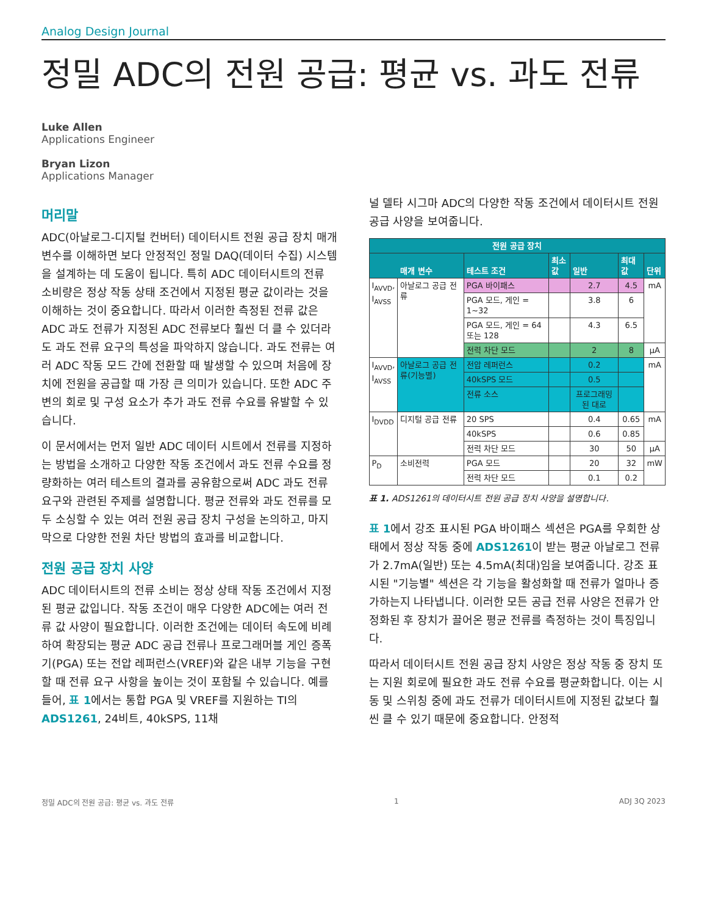Analog Design Journal
정밀 ADC의 전원 공급: 평균 vs. 과도 전류
Luke Allen
Applications Engineer
Bryan Lizon
Applications Manager
머리말
ADC(아날로그-디지털 컨버터) 데이터시트 전원 공급 장치 매개 변수를 이해하면 보다 안정적인 정밀 DAQ(데이터 수집) 시스템을 설계하는 데 도움이 됩니다. 특히 ADC 데이터시트의 전류 소비량은 정상 작동 상태 조건에서 지정된 평균 값이라는 것을 이해하는 것이 중요합니다. 따라서 이러한 측정된 전류 값은 ADC 과도 전류가 지정된 ADC 전류보다 훨씬 더 클 수 있더라도 과도 전류 요구의 특성을 파악하지 않습니다. 과도 전류는 여러 ADC 작동 모드 간에 전환할 때 발생할 수 있으며 처음에 장치에 전원을 공급할 때 가장 큰 의미가 있습니다. 또한 ADC 주변의 회로 및 구성 요소가 추가 과도 전류 수요를 유발할 수 있습니다.
이 문서에서는 먼저 일반 ADC 데이터 시트에서 전류를 지정하는 방법을 소개하고 다양한 작동 조건에서 과도 전류 수요를 정량화하는 여러 테스트의 결과를 공유함으로써 ADC 과도 전류 요구와 관련된 주제를 설명합니다. 평균 전류와 과도 전류를 모두 소싱할 수 있는 여러 전원 공급 장치 구성을 논의하고, 마지막으로 다양한 전원 차단 방법의 효과를 비교합니다.
전원 공급 장치 사양
ADC 데이터시트의 전류 소비는 정상 상태 작동 조건에서 지정된 평균 값입니다. 작동 조건이 매우 다양한 ADC에는 여러 전류 값 사양이 필요합니다. 이러한 조건에는 데이터 속도에 비례하여 확장되는 평균 ADC 공급 전류나 프로그래머블 게인 증폭기(PGA) 또는 전압 레퍼런스(VREF)와 같은 내부 기능을 구현할 때 전류 요구 사항을 높이는 것이 포함될 수 있습니다. 예를 들어, 표 1에서는 통합 PGA 및 VREF를 지원하는 TI의 ADS1261, 24비트, 40kSPS, 11채
널 델타 시그마 ADC의 다양한 작동 조건에서 데이터시트 전원 공급 사양을 보여줍니다.
| 전원 공급 장치 | | | | | | |
| --- | --- | --- | --- | --- | --- | --- |
| 매개 변수 | | 테스트 조건 | 최소값 | 일반 | 최대값 | 단위 |
| I<sub>AVVD</sub>, I<sub>AVSS</sub> | 아날로그 공급 전류 | PGA 바이패스 | | 2.7 | 4.5 | mA |
| | | PGA 모드, 게인 = 1~32 | | 3.8 | 6 | |
| | | PGA 모드, 게인 = 64 또는 128 | | 4.3 | 6.5 | |
| | | 전력 차단 모드 | | 2 | 8 | µA |
| I<sub>AVVD</sub>, I<sub>AVSS</sub> | 아날로그 공급 전류(기능별) | 전압 레퍼런스 | | 0.2 | | mA |
| | | 40kSPS 모드 | | 0.5 | | |
| | | 전류 소스 | | 프로그래밍된 대로 | | |
| I<sub>DVDD</sub> | 디지털 공급 전류 | 20 SPS | | 0.4 | 0.65 | mA |
| | | 40kSPS | | 0.6 | 0.85 | |
| | | 전력 차단 모드 | | 30 | 50 | µA |
| P<sub>D</sub> | 소비전력 | PGA 모드 | | 20 | 32 | mW |
| | | 전력 차단 모드 | | 0.1 | 0.2 | |
표 1. ADS1261의 데이터시트 전원 공급 장치 사양을 설명합니다.
표 1에서 강조 표시된 PGA 바이패스 섹션은 PGA를 우회한 상태에서 정상 작동 중에 ADS1261이 받는 평균 아날로그 전류가 2.7mA(일반) 또는 4.5mA(최대)임을 보여줍니다. 강조 표시된 "기능별" 섹션은 각 기능을 활성화할 때 전류가 얼마나 증가하는지 나타냅니다. 이러한 모든 공급 전류 사양은 전류가 안정화된 후 장치가 끌어온 평균 전류를 측정하는 것이 특징입니다.
따라서 데이터시트 전원 공급 장치 사양은 정상 작동 중 장치 또는 지원 회로에 필요한 과도 전류 수요를 평균화합니다. 이는 시동 및 스위칭 중에 과도 전류가 데이터시트에 지정된 값보다 훨씬 클 수 있기 때문에 중요합니다. 안정적
정밀 ADC의 전원 공급: 평균 vs. 과도 전류 1 ADJ 3Q 2023